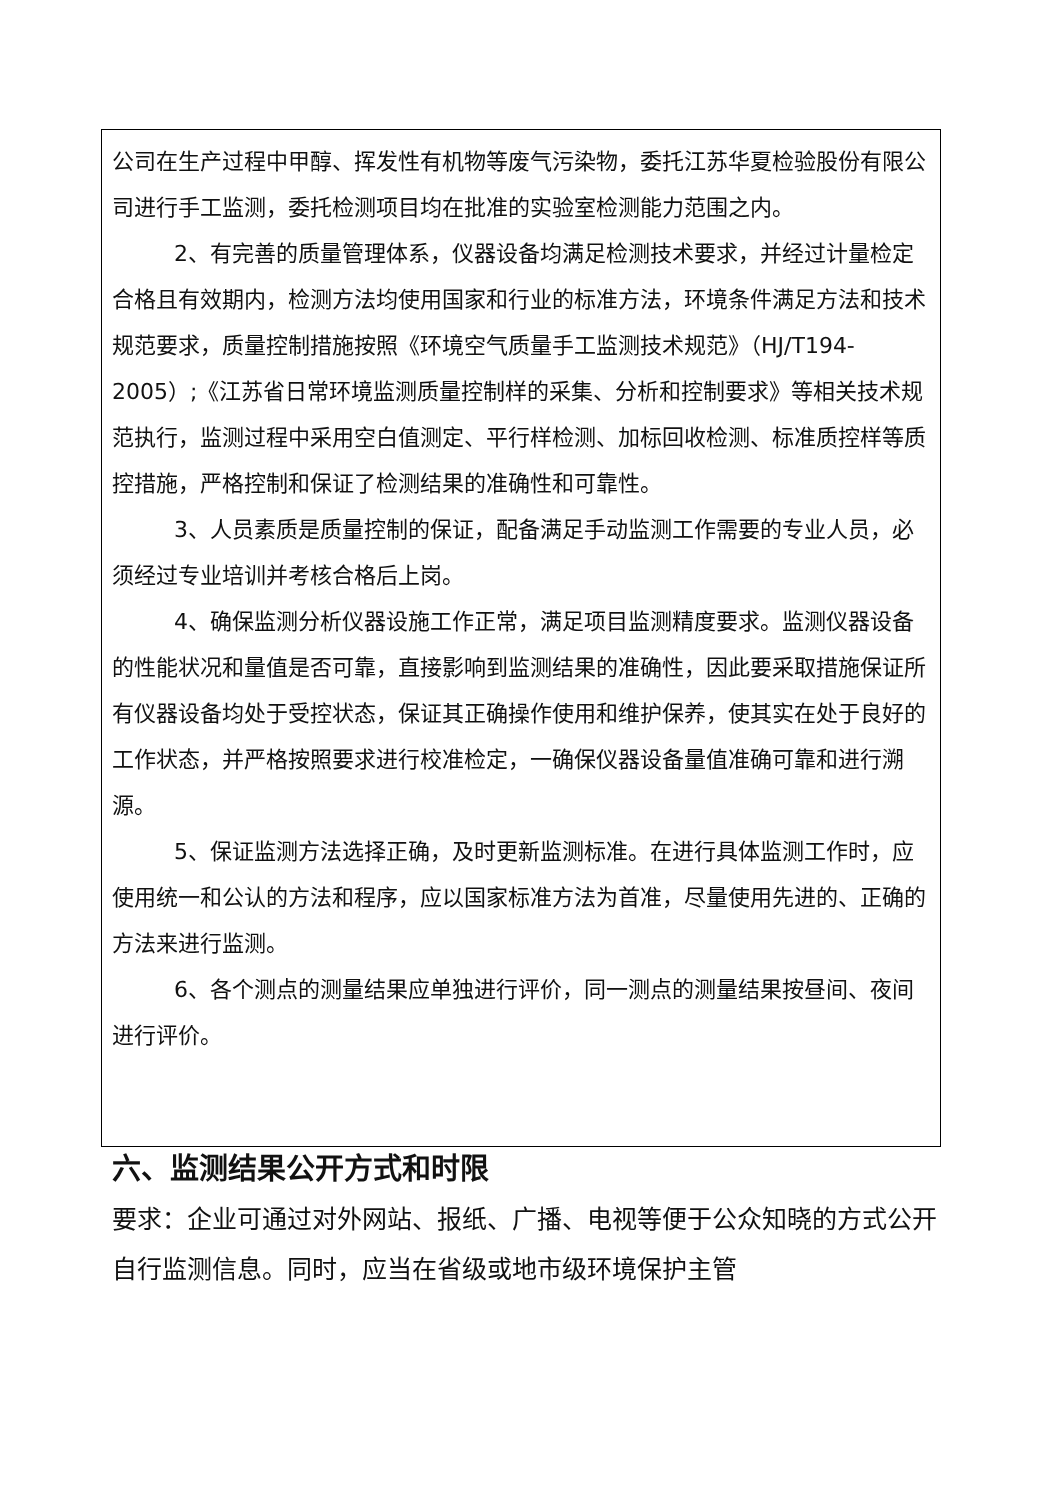公司在生产过程中甲醇、挥发性有机物等废气污染物，委托江苏华夏检验股份有限公司进行手工监测，委托检测项目均在批准的实验室检测能力范围之内。
2、有完善的质量管理体系，仪器设备均满足检测技术要求，并经过计量检定合格且有效期内，检测方法均使用国家和行业的标准方法，环境条件满足方法和技术规范要求，质量控制措施按照《环境空气质量手工监测技术规范》（HJ/T194-2005）;《江苏省日常环境监测质量控制样的采集、分析和控制要求》等相关技术规范执行，监测过程中采用空白值测定、平行样检测、加标回收检测、标准质控样等质控措施，严格控制和保证了检测结果的准确性和可靠性。
3、人员素质是质量控制的保证，配备满足手动监测工作需要的专业人员，必须经过专业培训并考核合格后上岗。
4、确保监测分析仪器设施工作正常，满足项目监测精度要求。监测仪器设备的性能状况和量值是否可靠，直接影响到监测结果的准确性，因此要采取措施保证所有仪器设备均处于受控状态，保证其正确操作使用和维护保养，使其实在处于良好的工作状态，并严格按照要求进行校准检定，一确保仪器设备量值准确可靠和进行溯源。
5、保证监测方法选择正确，及时更新监测标准。在进行具体监测工作时，应使用统一和公认的方法和程序，应以国家标准方法为首准，尽量使用先进的、正确的方法来进行监测。
6、各个测点的测量结果应单独进行评价，同一测点的测量结果按昼间、夜间进行评价。
六、监测结果公开方式和时限
要求：企业可通过对外网站、报纸、广播、电视等便于公众知晓的方式公开自行监测信息。同时，应当在省级或地市级环境保护主管